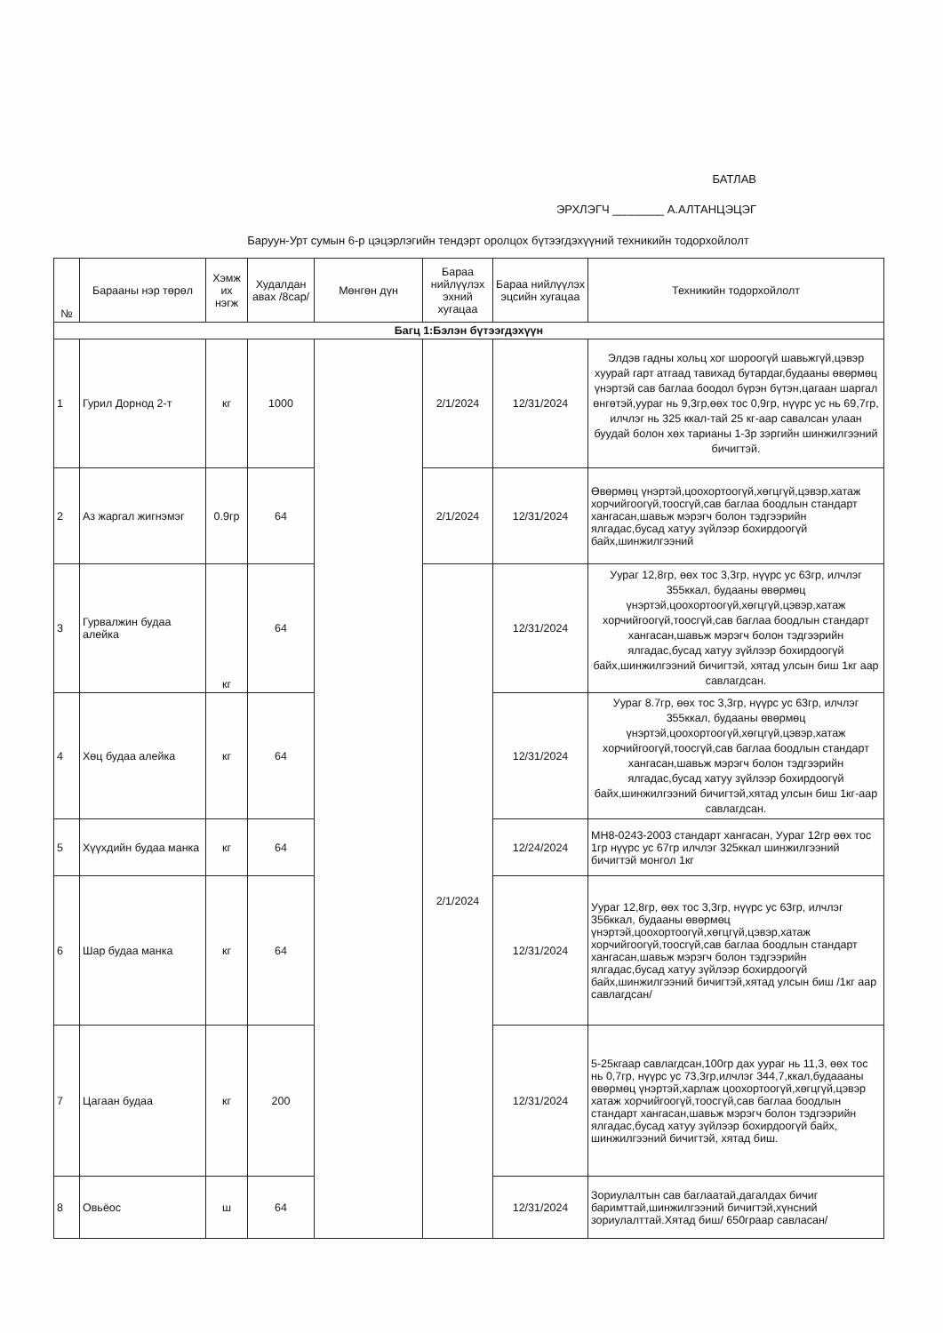БАТЛАВ
ЭРХЛЭГЧ ________ А.АЛТАНЦЭЦЭГ
Баруун-Урт сумын 6-р цэцэрлэгийн тендэрт оролцох бүтээгдэхүүний техникийн тодорхойлолт
| № | Барааны нэр төрөл | Хэмж их нэгж | Худалдан авах /8сар/ | Мөнгөн дүн | Бараа нийлүүлэх эхний хугацаа | Бараа нийлүүлэх эцсийн хугацаа | Техникийн тодорхойлолт |
| --- | --- | --- | --- | --- | --- | --- | --- |
| Багц 1:Бэлэн бүтээгдэхүүн | | | | | | | |
| 1 | Гурил Дорнод 2-т | кг | 1000 | | 2/1/2024 | 12/31/2024 | Элдэв гадны хольц хог шороогүй шавьжгүй,цэвэр хуурай гарт атгаад тавихад бутардаг,будааны өвөрмөц үнэртэй сав баглаа боодол бүрэн бүтэн,цагаан шаргал өнгөтэй,уураг нь 9,3гр,өөх тос 0,9гр, нүүрс ус нь 69,7гр, илчлэг нь 325 ккал-тай 25 кг-аар савалсан улаан буудай болон хөх тарианы 1-3р зэргийн шинжилгээний бичигтэй. |
| 2 | Аз жаргал жигнэмэг | 0.9гр | 64 | | 2/1/2024 | 12/31/2024 | Өвөрмөц үнэртэй,цоохортоогүй,хөгцгүй,цэвэр,хатаж хорчийгоогүй,тоосгүй,сав баглаа боодлын стандарт хангасан,шавьж мэрэгч болон тэдгээрийн ялгадас,бусад хатуу зүйлээр бохирдоогүй байх,шинжилгээний |
| 3 | Гурвалжин будаа алейка | кг | 64 | | 2/1/2024 | 12/31/2024 | Уураг 12,8гр, өөх тос 3,3гр, нүүрс ус 63гр, илчлэг 355ккал, будааны өвөрмөц үнэртэй,цоохортоогүй,хөгцгүй,цэвэр,хатаж хорчийгоогүй,тоосгүй,сав баглаа боодлын стандарт хангасан,шавьж мэрэгч болон тэдгээрийн ялгадас,бусад хатуу зүйлээр бохирдоогүй байх,шинжилгээний бичигтэй, хятад улсын биш 1кг аар савлагдсан. |
| 4 | Хөц будаа алейка | кг | 64 | | | 12/31/2024 | Уураг 8.7гр, өөх тос 3,3гр, нүүрс ус 63гр, илчлэг 355ккал, будааны өвөрмөц үнэртэй,цоохортоогүй,хөгцгүй,цэвэр,хатаж хорчийгоогүй,тоосгүй,сав баглаа боодлын стандарт хангасан,шавьж мэрэгч болон тэдгээрийн ялгадас,бусад хатуу зүйлээр бохирдоогүй байх,шинжилгээний бичигтэй,хятад улсын биш 1кг-аар савлагдсан. |
| 5 | Хүүхдийн будаа манка | кг | 64 | | | 12/24/2024 | МН8-0243-2003 стандарт хангасан, Уураг 12гр өөх тос 1гр нүүрс ус 67гр илчлэг 325ккал шинжилгээний бичигтэй монгол 1кг |
| 6 | Шар будаа манка | кг | 64 | | | 12/31/2024 | Уураг 12,8гр, өөх тос 3,3гр, нүүрс ус 63гр, илчлэг 356ккал, будааны өвөрмөц үнэртэй,цоохортоогүй,хөгцгүй,цэвэр,хатаж хорчийгоогүй,тоосгүй,сав баглаа боодлын стандарт хангасан,шавьж мэрэгч болон тэдгээрийн ялгадас,бусад хатуу зүйлээр бохирдоогүй байх,шинжилгээний бичигтэй,хятад улсын биш /1кг аар савлагдсан/ |
| 7 | Цагаан будаа | кг | 200 | | | 12/31/2024 | 5-25кгаар савлагдсан,100гр дах уураг нь 11,3, өөх тос нь 0,7гр, нүүрс ус 73,3гр,илчлэг 344,7,ккал,будаааны өвөрмөц үнэртэй,харлаж цоохортоогүй,хөгцгүй,цэвэр хатаж хорчийгоогүй,тоосгүй,сав баглаа боодлын стандарт хангасан,шавьж мэрэгч болон тэдгээрийн ялгадас,бусад хатуу зүйлээр бохирдоогүй байх, шинжилгээний бичигтэй, хятад биш. |
| 8 | Овьёос | ш | 64 | | | 12/31/2024 | Зориулалтын сав баглаатай,дагалдах бичиг баримттай,шинжилгээний бичигтэй,хүнсний зориулалттай.Хятад биш/ 650граар савласан/ |